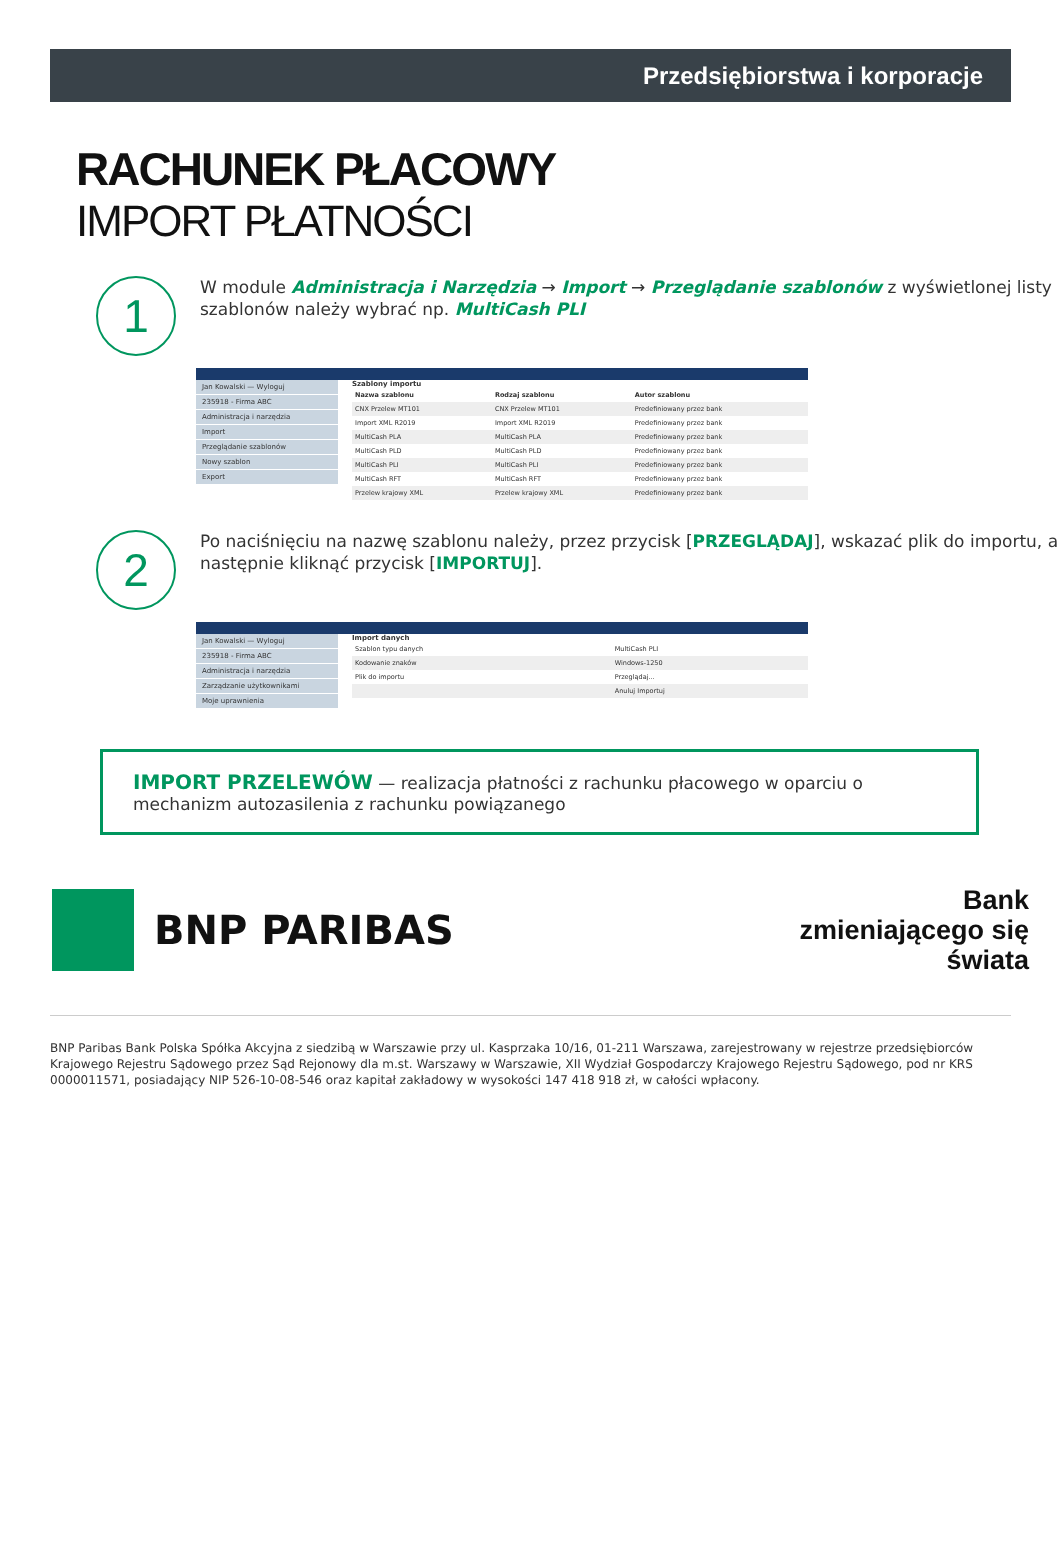Przedsiębiorstwa i korporacje
RACHUNEK PŁACOWY
IMPORT PŁATNOŚCI
1
W module Administracja i Narzędzia → Import → Przeglądanie szablonów z wyświetlonej listy szablonów należy wybrać np. MultiCash PLI
Jan Kowalski — Wyloguj
235918 - Firma ABC
Administracja i narzędzia
Import
Przeglądanie szablonów
Nowy szablon
Export
Szablony importu
| Nazwa szablonu | Rodzaj szablonu | Autor szablonu |
| --- | --- | --- |
| CNX Przelew MT101 | CNX Przelew MT101 | Predefiniowany przez bank |
| Import XML R2019 | Import XML R2019 | Predefiniowany przez bank |
| MultiCash PLA | MultiCash PLA | Predefiniowany przez bank |
| MultiCash PLD | MultiCash PLD | Predefiniowany przez bank |
| MultiCash PLI | MultiCash PLI | Predefiniowany przez bank |
| MultiCash RFT | MultiCash RFT | Predefiniowany przez bank |
| Przelew krajowy XML | Przelew krajowy XML | Predefiniowany przez bank |
2
Po naciśnięciu na nazwę szablonu należy, przez przycisk [PRZEGLĄDAJ], wskazać plik do importu, a następnie kliknąć przycisk [IMPORTUJ].
Jan Kowalski — Wyloguj
235918 - Firma ABC
Administracja i narzędzia
Zarządzanie użytkownikami
Moje uprawnienia
Import danych
| Szablon typu danych | MultiCash PLI |
| Kodowanie znaków | Windows-1250 |
| Plik do importu | Przeglądaj... |
| | Anuluj Importuj |
IMPORT PRZELEWÓW — realizacja płatności z rachunku płacowego w oparciu o mechanizm autozasilenia z rachunku powiązanego
BNP PARIBAS
Bank
zmieniającego się
świata
BNP Paribas Bank Polska Spółka Akcyjna z siedzibą w Warszawie przy ul. Kasprzaka 10/16, 01-211 Warszawa, zarejestrowany w rejestrze przedsiębiorców Krajowego Rejestru Sądowego przez Sąd Rejonowy dla m.st. Warszawy w Warszawie, XII Wydział Gospodarczy Krajowego Rejestru Sądowego, pod nr KRS 0000011571, posiadający NIP 526-10-08-546 oraz kapitał zakładowy w wysokości 147 418 918 zł, w całości wpłacony.